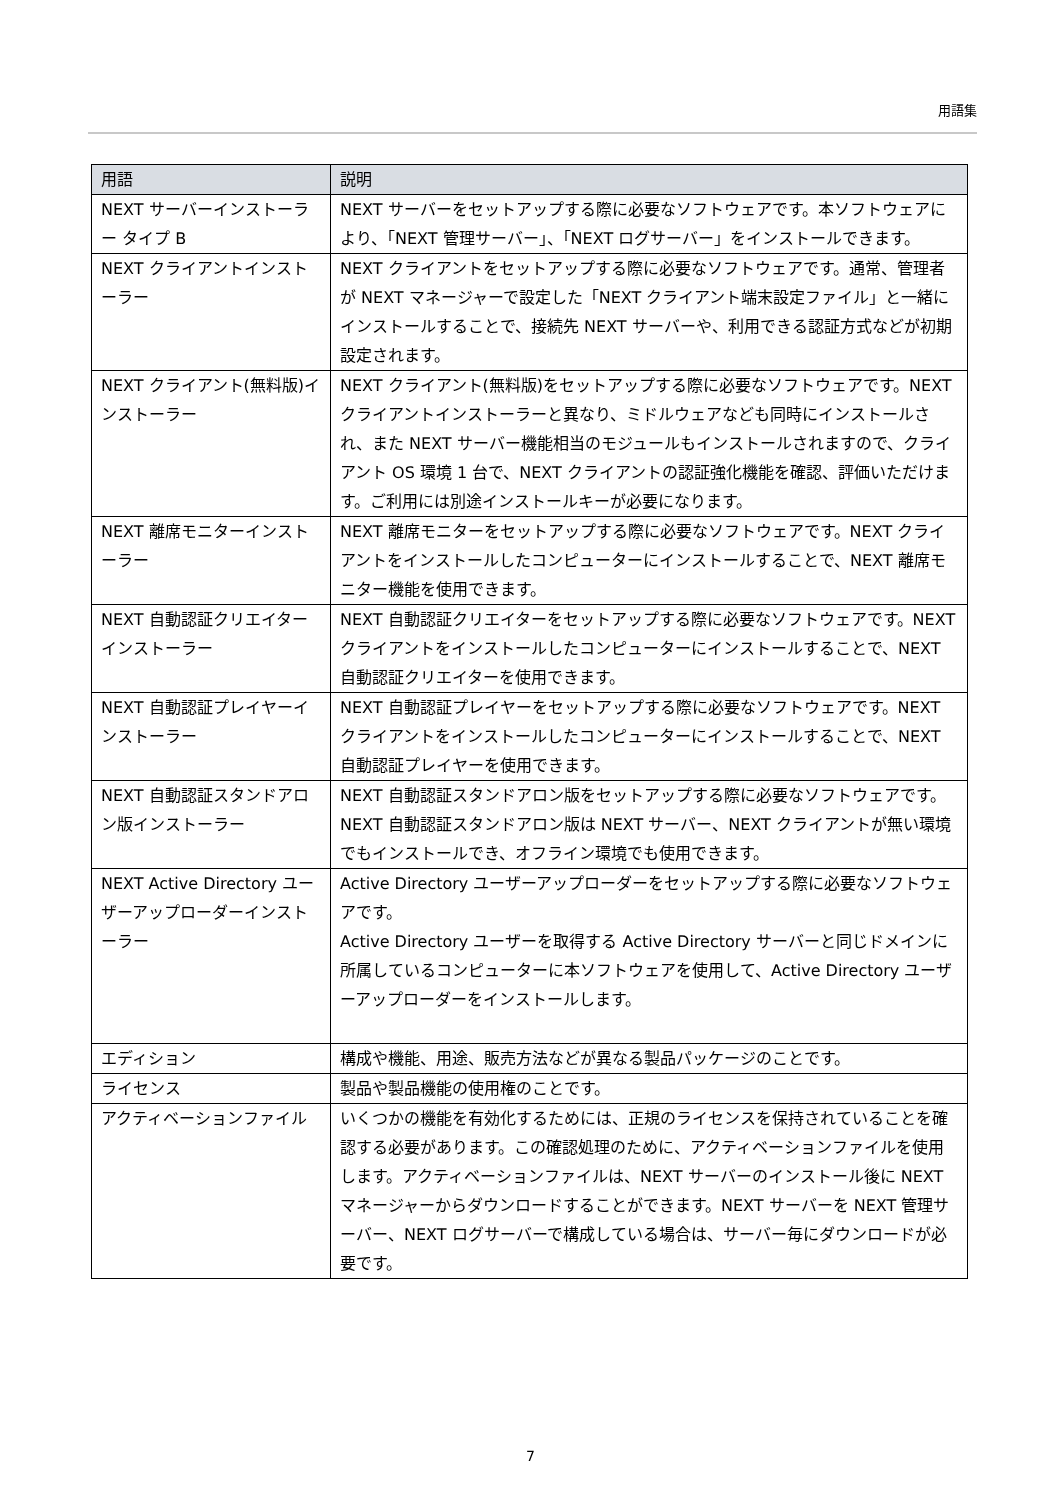用語集
| 用語 | 説明 |
| --- | --- |
| NEXT サーバーインストーラー タイプ B | NEXT サーバーをセットアップする際に必要なソフトウェアです。本ソフトウェアにより、「NEXT 管理サーバー」、「NEXT ログサーバー」をインストールできます。 |
| NEXT クライアントインストーラー | NEXT クライアントをセットアップする際に必要なソフトウェアです。通常、管理者が NEXT マネージャーで設定した「NEXT クライアント端末設定ファイル」と一緒にインストールすることで、接続先 NEXT サーバーや、利用できる認証方式などが初期設定されます。 |
| NEXT クライアント(無料版)インストーラー | NEXT クライアント(無料版)をセットアップする際に必要なソフトウェアです。NEXT クライアントインストーラーと異なり、ミドルウェアなども同時にインストールされ、また NEXT サーバー機能相当のモジュールもインストールされますので、クライアント OS 環境 1 台で、NEXT クライアントの認証強化機能を確認、評価いただけます。ご利用には別途インストールキーが必要になります。 |
| NEXT 離席モニターインストーラー | NEXT 離席モニターをセットアップする際に必要なソフトウェアです。NEXT クライアントをインストールしたコンピューターにインストールすることで、NEXT 離席モニター機能を使用できます。 |
| NEXT 自動認証クリエイターインストーラー | NEXT 自動認証クリエイターをセットアップする際に必要なソフトウェアです。NEXT クライアントをインストールしたコンピューターにインストールすることで、NEXT 自動認証クリエイターを使用できます。 |
| NEXT 自動認証プレイヤーインストーラー | NEXT 自動認証プレイヤーをセットアップする際に必要なソフトウェアです。NEXT クライアントをインストールしたコンピューターにインストールすることで、NEXT 自動認証プレイヤーを使用できます。 |
| NEXT 自動認証スタンドアロン版インストーラー | NEXT 自動認証スタンドアロン版をセットアップする際に必要なソフトウェアです。 NEXT 自動認証スタンドアロン版は NEXT サーバー、NEXT クライアントが無い環境でもインストールでき、オフライン環境でも使用できます。 |
| NEXT Active Directory ユーザーアップローダーインストーラー | Active Directory ユーザーアップローダーをセットアップする際に必要なソフトウェアです。 Active Directory ユーザーを取得する Active Directory サーバーと同じドメインに所属しているコンピューターに本ソフトウェアを使用して、Active Directory ユーザーアップローダーをインストールします。 |
| エディション | 構成や機能、用途、販売方法などが異なる製品パッケージのことです。 |
| ライセンス | 製品や製品機能の使用権のことです。 |
| アクティベーションファイル | いくつかの機能を有効化するためには、正規のライセンスを保持されていることを確認する必要があります。この確認処理のために、アクティベーションファイルを使用します。アクティベーションファイルは、NEXT サーバーのインストール後に NEXT マネージャーからダウンロードすることができます。NEXT サーバーを NEXT 管理サーバー、NEXT ログサーバーで構成している場合は、サーバー毎にダウンロードが必要です。 |
7